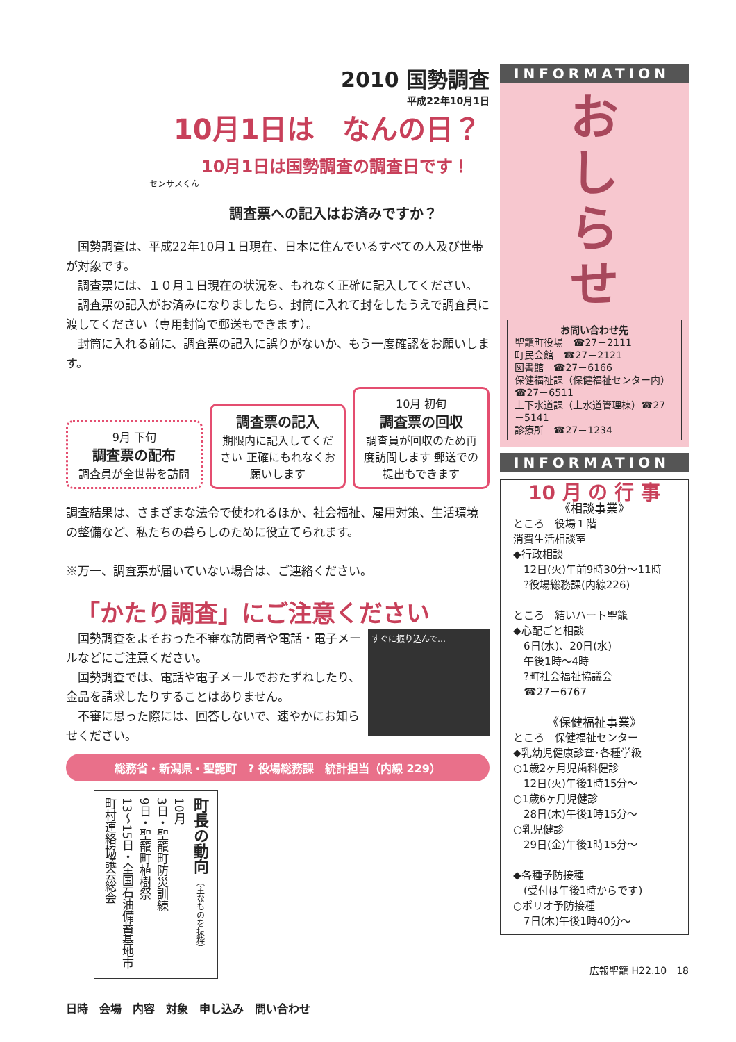2010 国勢調査
平成22年10月1日
10月1日は　なんの日？
10月1日は国勢調査の調査日です！
センサスくん
調査票への記入はお済みですか？
国勢調査は、平成22年10月１日現在、日本に住んでいるすべての人及び世帯が対象です。
調査票には、１０月１日現在の状況を、もれなく正確に記入してください。
調査票の記入がお済みになりましたら、封筒に入れて封をしたうえで調査員に渡してください（専用封筒で郵送もできます）。
封筒に入れる前に、調査票の記入に誤りがないか、もう一度確認をお願いします。
9月 下旬
調査票の配布
調査員が全世帯を訪問
調査票の記入
期限内に記入してください 正確にもれなくお願いします
10月 初旬
調査票の回収
調査員が回収のため再度訪問します 郵送での提出もできます
調査結果は、さまざまな法令で使われるほか、社会福祉、雇用対策、生活環境の整備など、私たちの暮らしのために役立てられます。
※万一、調査票が届いていない場合は、ご連絡ください。
「かたり調査」にご注意ください
国勢調査をよそおった不審な訪問者や電話・電子メールなどにご注意ください。
国勢調査では、電話や電子メールでおたずねしたり、金品を請求したりすることはありません。
不審に思った際には、回答しないで、速やかにお知らせください。
すぐに振り込んで…
総務省・新潟県・聖籠町　? 役場総務課　統計担当（内線 229）
町長の動向 （主なものを抜粋）
10月
3日・聖籠町防災訓練
9日・聖籠町植樹祭
13～15日・全国石油備蓄基地市町村連絡協議会総会
日時　会場　内容　対象　申し込み　問い合わせ
INFORMATION
お
し
ら
せ
お問い合わせ先
聖籠町役場　☎27－2111
町民会館　☎27－2121
図書館　☎27－6166
保健福祉課（保健福祉センター内）☎27－6511
上下水道課（上水道管理棟）☎27－5141
診療所　☎27－1234
INFORMATION
10 月 の 行 事
《相談事業》
ところ　役場１階
消費生活相談室
◆行政相談
　12日(火)午前9時30分～11時
　?役場総務課(内線226)
ところ　結いハート聖籠
◆心配ごと相談
　6日(水)、20日(水)
　午後1時～4時
　?町社会福祉協議会
　☎27－6767
《保健福祉事業》
ところ　保健福祉センター
◆乳幼児健康診査･各種学級
○1歳2ヶ月児歯科健診
　12日(火)午後1時15分～
○1歳6ヶ月児健診
　28日(木)午後1時15分～
○乳児健診
　29日(金)午後1時15分～
◆各種予防接種
　(受付は午後1時からです)
○ポリオ予防接種
　7日(木)午後1時40分～
広報聖籠 H22.10　18